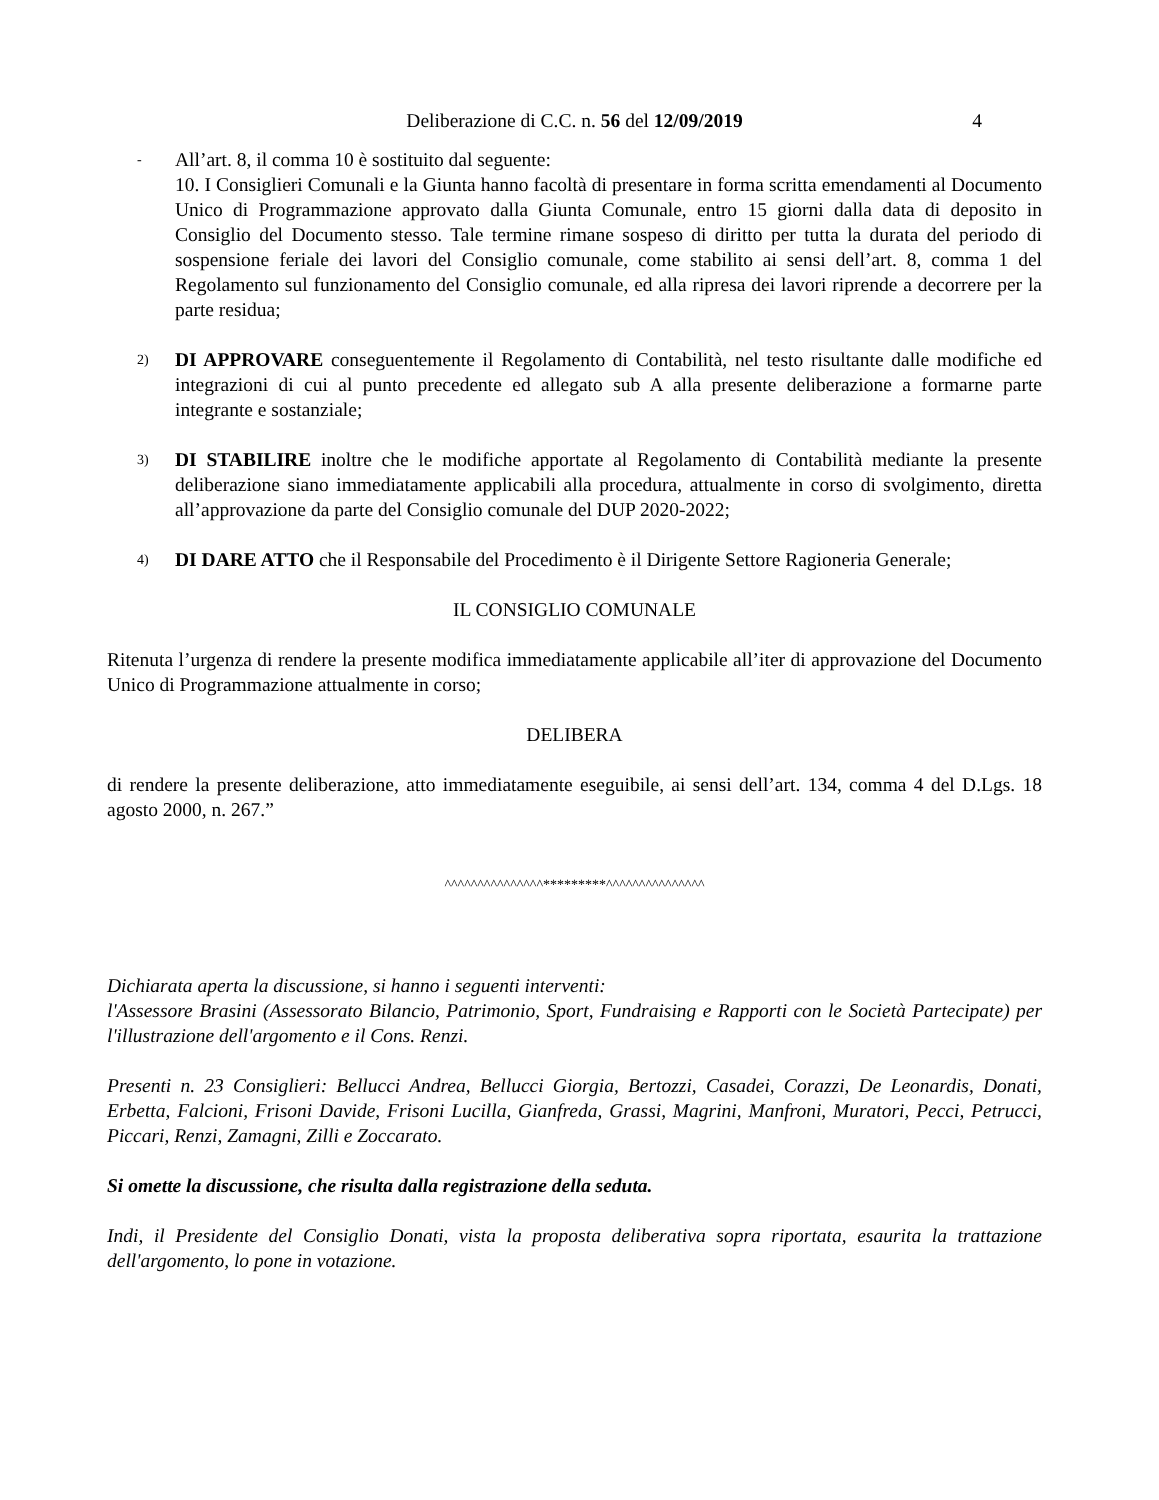Deliberazione di C.C. n. 56 del 12/09/2019 4
-
All’art. 8, il comma 10 è sostituito dal seguente:
10. I Consiglieri Comunali e la Giunta hanno facoltà di presentare in forma scritta emendamenti al Documento Unico di Programmazione approvato dalla Giunta Comunale, entro 15 giorni dalla data di deposito in Consiglio del Documento stesso. Tale termine rimane sospeso di diritto per tutta la durata del periodo di sospensione feriale dei lavori del Consiglio comunale, come stabilito ai sensi dell’art. 8, comma 1 del Regolamento sul funzionamento del Consiglio comunale, ed alla ripresa dei lavori riprende a decorrere per la parte residua;
2)
DI APPROVARE conseguentemente il Regolamento di Contabilità, nel testo risultante dalle modifiche ed integrazioni di cui al punto precedente ed allegato sub A alla presente deliberazione a formarne parte integrante e sostanziale;
3)
DI STABILIRE inoltre che le modifiche apportate al Regolamento di Contabilità mediante la presente deliberazione siano immediatamente applicabili alla procedura, attualmente in corso di svolgimento, diretta all’approvazione da parte del Consiglio comunale del DUP 2020-2022;
4)
DI DARE ATTO che il Responsabile del Procedimento è il Dirigente Settore Ragioneria Generale;
IL CONSIGLIO COMUNALE
Ritenuta l’urgenza di rendere la presente modifica immediatamente applicabile all’iter di approvazione del Documento Unico di Programmazione attualmente in corso;
DELIBERA
di rendere la presente deliberazione, atto immediatamente eseguibile, ai sensi dell’art. 134, comma 4 del D.Lgs. 18 agosto 2000, n. 267.”
^^^^^^^^^^^^^^^*********^^^^^^^^^^^^^^^
Dichiarata aperta la discussione, si hanno i seguenti interventi:
l'Assessore Brasini (Assessorato Bilancio, Patrimonio, Sport, Fundraising e Rapporti con le Società Partecipate) per l'illustrazione dell'argomento e il Cons. Renzi.
Presenti n. 23 Consiglieri: Bellucci Andrea, Bellucci Giorgia, Bertozzi, Casadei, Corazzi, De Leonardis, Donati, Erbetta, Falcioni, Frisoni Davide, Frisoni Lucilla, Gianfreda, Grassi, Magrini, Manfroni, Muratori, Pecci, Petrucci, Piccari, Renzi, Zamagni, Zilli e Zoccarato.
Si omette la discussione, che risulta dalla registrazione della seduta.
Indi, il Presidente del Consiglio Donati, vista la proposta deliberativa sopra riportata, esaurita la trattazione dell'argomento, lo pone in votazione.